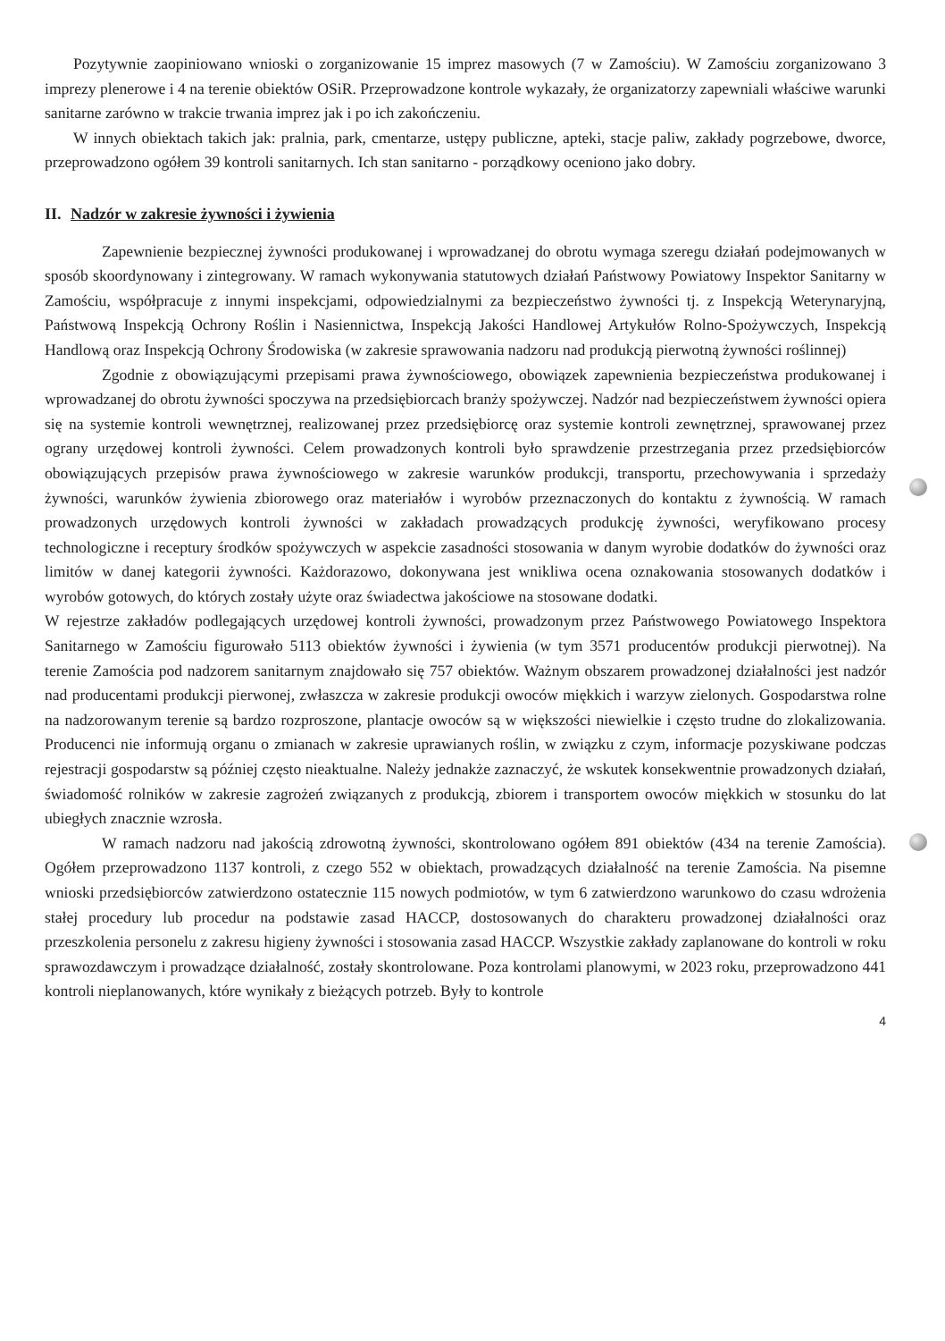Pozytywnie zaopiniowano wnioski o zorganizowanie 15 imprez masowych (7 w Zamościu). W Zamościu zorganizowano 3 imprezy plenerowe i 4 na terenie obiektów OSiR. Przeprowadzone kontrole wykazały, że organizatorzy zapewniali właściwe warunki sanitarne zarówno w trakcie trwania imprez jak i po ich zakończeniu.
W innych obiektach takich jak: pralnia, park, cmentarze, ustępy publiczne, apteki, stacje paliw, zakłady pogrzebowe, dworce, przeprowadzono ogółem 39 kontroli sanitarnych. Ich stan sanitarno - porządkowy oceniono jako dobry.
II. Nadzór w zakresie żywności i żywienia
Zapewnienie bezpiecznej żywności produkowanej i wprowadzanej do obrotu wymaga szeregu działań podejmowanych w sposób skoordynowany i zintegrowany. W ramach wykonywania statutowych działań Państwowy Powiatowy Inspektor Sanitarny w Zamościu, współpracuje z innymi inspekcjami, odpowiedzialnymi za bezpieczeństwo żywności tj. z Inspekcją Weterynaryjną, Państwową Inspekcją Ochrony Roślin i Nasiennictwa, Inspekcją Jakości Handlowej Artykułów Rolno-Spożywczych, Inspekcją Handlową oraz Inspekcją Ochrony Środowiska (w zakresie sprawowania nadzoru nad produkcją pierwotną żywności roślinnej)
Zgodnie z obowiązującymi przepisami prawa żywnościowego, obowiązek zapewnienia bezpieczeństwa produkowanej i wprowadzanej do obrotu żywności spoczywa na przedsiębiorcach branży spożywczej. Nadzór nad bezpieczeństwem żywności opiera się na systemie kontroli wewnętrznej, realizowanej przez przedsiębiorcę oraz systemie kontroli zewnętrznej, sprawowanej przez ograny urzędowej kontroli żywności. Celem prowadzonych kontroli było sprawdzenie przestrzegania przez przedsiębiorców obowiązujących przepisów prawa żywnościowego w zakresie warunków produkcji, transportu, przechowywania i sprzedaży żywności, warunków żywienia zbiorowego oraz materiałów i wyrobów przeznaczonych do kontaktu z żywnością. W ramach prowadzonych urzędowych kontroli żywności w zakładach prowadzących produkcję żywności, weryfikowano procesy technologiczne i receptury środków spożywczych w aspekcie zasadności stosowania w danym wyrobie dodatków do żywności oraz limitów w danej kategorii żywności. Każdorazowo, dokonywana jest wnikliwa ocena oznakowania stosowanych dodatków i wyrobów gotowych, do których zostały użyte oraz świadectwa jakościowe na stosowane dodatki.
W rejestrze zakładów podlegających urzędowej kontroli żywności, prowadzonym przez Państwowego Powiatowego Inspektora Sanitarnego w Zamościu figurowało 5113 obiektów żywności i żywienia (w tym 3571 producentów produkcji pierwotnej). Na terenie Zamościa pod nadzorem sanitarnym znajdowało się 757 obiektów. Ważnym obszarem prowadzonej działalności jest nadzór nad producentami produkcji pierwonej, zwłaszcza w zakresie produkcji owoców miękkich i warzyw zielonych. Gospodarstwa rolne na nadzorowanym terenie są bardzo rozproszone, plantacje owoców są w większości niewielkie i często trudne do zlokalizowania. Producenci nie informują organu o zmianach w zakresie uprawianych roślin, w związku z czym, informacje pozyskiwane podczas rejestracji gospodarstw są później często nieaktualne. Należy jednakże zaznaczyć, że wskutek konsekwentnie prowadzonych działań, świadomość rolników w zakresie zagrożeń związanych z produkcją, zbiorem i transportem owoców miękkich w stosunku do lat ubiegłych znacznie wzrosła.
W ramach nadzoru nad jakością zdrowotną żywności, skontrolowano ogółem 891 obiektów (434 na terenie Zamościa). Ogółem przeprowadzono 1137 kontroli, z czego 552 w obiektach, prowadzących działalność na terenie Zamościa. Na pisemne wnioski przedsiębiorców zatwierdzono ostatecznie 115 nowych podmiotów, w tym 6 zatwierdzono warunkowo do czasu wdrożenia stałej procedury lub procedur na podstawie zasad HACCP, dostosowanych do charakteru prowadzonej działalności oraz przeszkolenia personelu z zakresu higieny żywności i stosowania zasad HACCP. Wszystkie zakłady zaplanowane do kontroli w roku sprawozdawczym i prowadzące działalność, zostały skontrolowane. Poza kontrolami planowymi, w 2023 roku, przeprowadzono 441 kontroli nieplanowanych, które wynikały z bieżących potrzeb. Były to kontrole
4